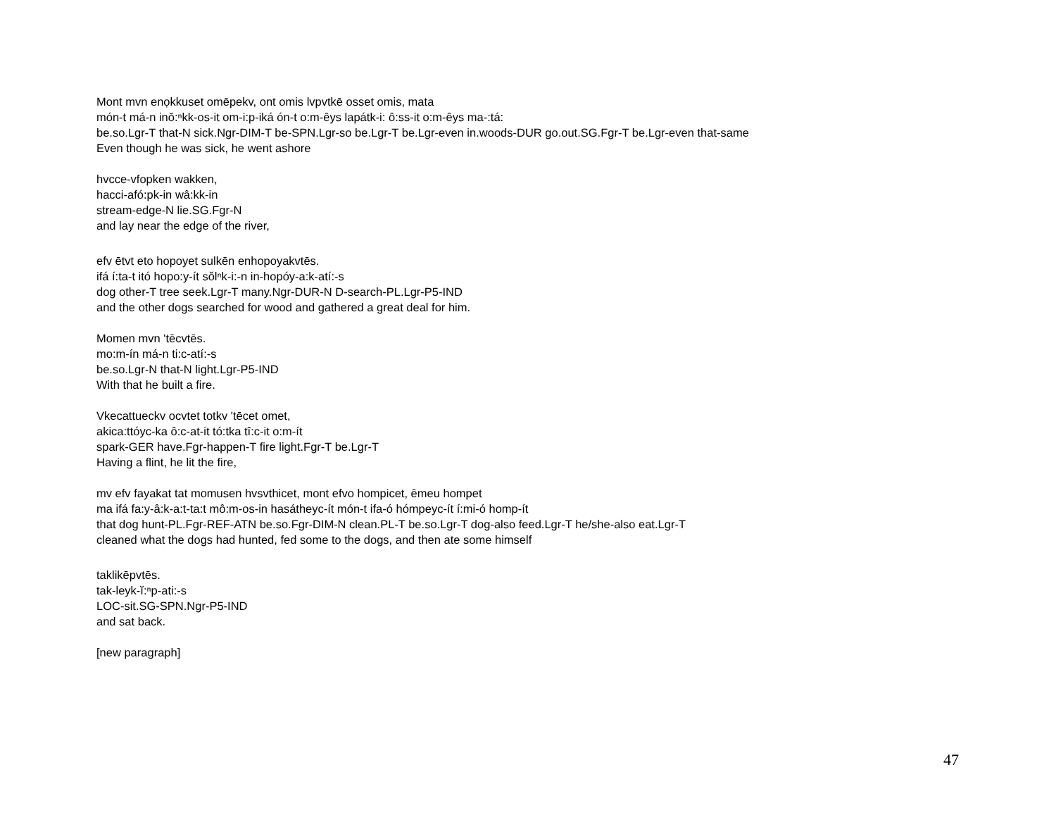Mont mvn enọkkuset omēpekv, ont omis lvpvtkē osset omis, mata
món-t má-n inǒ:ⁿkk-os-it om-i:p-iká ón-t o:m-êys lapátk-i: ô:ss-it o:m-êys ma-:tá:
be.so.Lgr-T that-N sick.Ngr-DIM-T be-SPN.Lgr-so be.Lgr-T be.Lgr-even in.woods-DUR go.out.SG.Fgr-T be.Lgr-even that-same
Even though he was sick, he went ashore
hvcce-vfopken wakken,
hacci-afó:pk-in wâ:kk-in
stream-edge-N lie.SG.Fgr-N
and lay near the edge of the river,
efv ētvt eto hopoyet sulkēn enhopoyakvtēs.
ifá í:ta-t itó hopo:y-ít sŏlⁿk-i:-n in-hopóy-a:k-atí:-s
dog other-T tree seek.Lgr-T many.Ngr-DUR-N D-search-PL.Lgr-P5-IND
and the other dogs searched for wood and gathered a great deal for him.
Momen mvn 'tēcvtēs.
mo:m-ín má-n ti:c-atí:-s
be.so.Lgr-N that-N light.Lgr-P5-IND
With that he built a fire.
Vkecattueckv ocvtet totkv 'tēcet omet,
akica:ttóyc-ka ô:c-at-it tó:tka tî:c-it o:m-ít
spark-GER have.Fgr-happen-T fire light.Fgr-T be.Lgr-T
Having a flint, he lit the fire,
mv efv fayakat tat momusen hvsvthicet, mont efvo hompicet, ēmeu hompet
ma ifá fa:y-â:k-a:t-ta:t mô:m-os-in hasátheyc-ít món-t ifa-ó hómpeyc-ít í:mi-ó homp-ít
that dog hunt-PL.Fgr-REF-ATN be.so.Fgr-DIM-N clean.PL-T be.so.Lgr-T dog-also feed.Lgr-T he/she-also eat.Lgr-T
cleaned what the dogs had hunted, fed some to the dogs, and then ate some himself
taklikēpvtēs.
tak-leyk-ĭ:ⁿp-ati:-s
LOC-sit.SG-SPN.Ngr-P5-IND
and sat back.
[new paragraph]
47